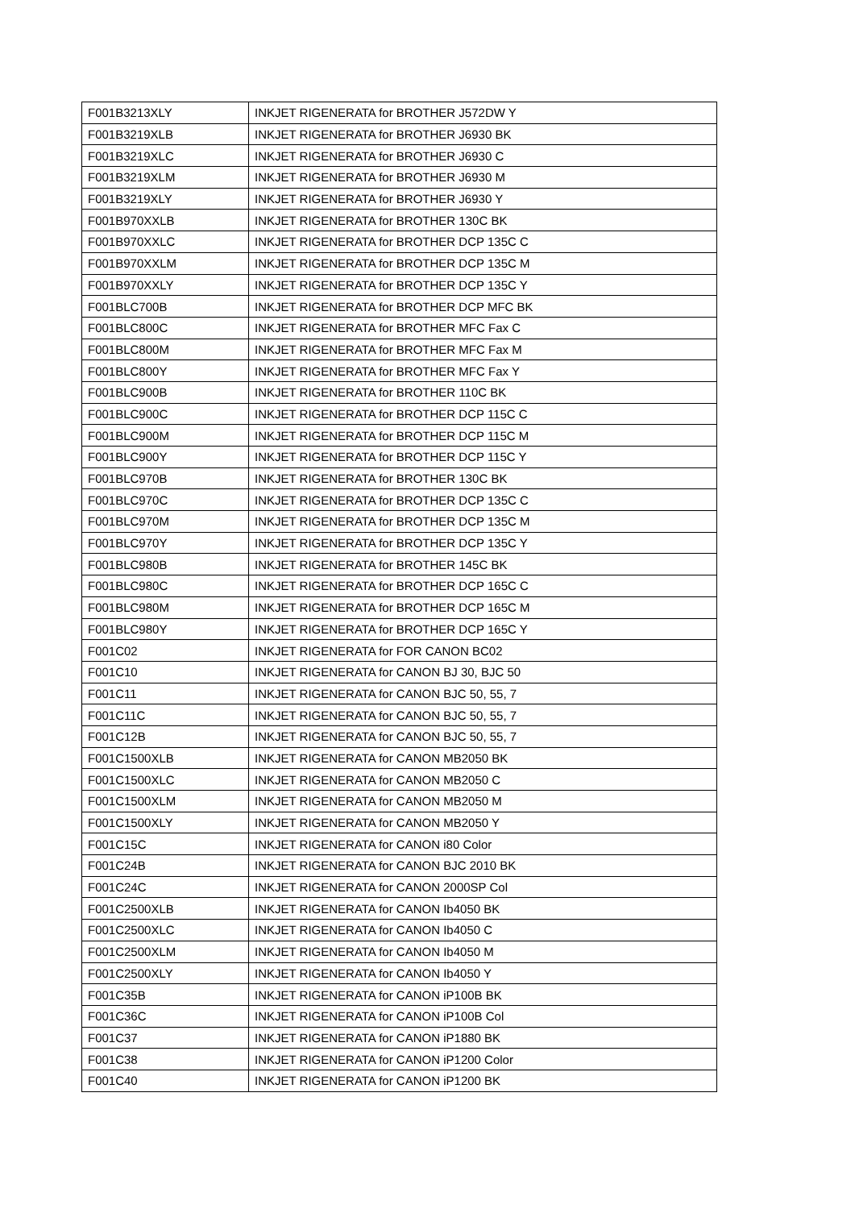| F001B3213XLY | INKJET RIGENERATA for BROTHER J572DW Y |
| F001B3219XLB | INKJET RIGENERATA for BROTHER J6930 BK |
| F001B3219XLC | INKJET RIGENERATA for BROTHER J6930 C |
| F001B3219XLM | INKJET RIGENERATA for BROTHER J6930 M |
| F001B3219XLY | INKJET RIGENERATA for BROTHER J6930 Y |
| F001B970XXLB | INKJET RIGENERATA for BROTHER 130C BK |
| F001B970XXLC | INKJET RIGENERATA for BROTHER DCP 135C C |
| F001B970XXLM | INKJET RIGENERATA for BROTHER DCP 135C M |
| F001B970XXLY | INKJET RIGENERATA for BROTHER DCP 135C Y |
| F001BLC700B | INKJET RIGENERATA for BROTHER DCP MFC BK |
| F001BLC800C | INKJET RIGENERATA for BROTHER MFC Fax C |
| F001BLC800M | INKJET RIGENERATA for BROTHER MFC Fax M |
| F001BLC800Y | INKJET RIGENERATA for BROTHER MFC Fax Y |
| F001BLC900B | INKJET RIGENERATA for BROTHER 110C BK |
| F001BLC900C | INKJET RIGENERATA for BROTHER DCP 115C C |
| F001BLC900M | INKJET RIGENERATA for BROTHER DCP 115C M |
| F001BLC900Y | INKJET RIGENERATA for BROTHER DCP 115C Y |
| F001BLC970B | INKJET RIGENERATA for BROTHER 130C BK |
| F001BLC970C | INKJET RIGENERATA for BROTHER DCP 135C C |
| F001BLC970M | INKJET RIGENERATA for BROTHER DCP 135C M |
| F001BLC970Y | INKJET RIGENERATA for BROTHER DCP 135C Y |
| F001BLC980B | INKJET RIGENERATA for BROTHER 145C BK |
| F001BLC980C | INKJET RIGENERATA for BROTHER DCP 165C C |
| F001BLC980M | INKJET RIGENERATA for BROTHER DCP 165C M |
| F001BLC980Y | INKJET RIGENERATA for BROTHER DCP 165C Y |
| F001C02 | INKJET RIGENERATA for FOR CANON BC02 |
| F001C10 | INKJET RIGENERATA for CANON BJ 30, BJC 50 |
| F001C11 | INKJET RIGENERATA for CANON BJC 50, 55, 7 |
| F001C11C | INKJET RIGENERATA for CANON BJC 50, 55, 7 |
| F001C12B | INKJET RIGENERATA for CANON BJC 50, 55, 7 |
| F001C1500XLB | INKJET RIGENERATA for CANON MB2050 BK |
| F001C1500XLC | INKJET RIGENERATA for CANON MB2050 C |
| F001C1500XLM | INKJET RIGENERATA for CANON MB2050 M |
| F001C1500XLY | INKJET RIGENERATA for CANON MB2050 Y |
| F001C15C | INKJET RIGENERATA for CANON i80 Color |
| F001C24B | INKJET RIGENERATA for CANON BJC 2010 BK |
| F001C24C | INKJET RIGENERATA for CANON 2000SP Col |
| F001C2500XLB | INKJET RIGENERATA for CANON Ib4050 BK |
| F001C2500XLC | INKJET RIGENERATA for CANON Ib4050 C |
| F001C2500XLM | INKJET RIGENERATA for CANON Ib4050 M |
| F001C2500XLY | INKJET RIGENERATA for CANON Ib4050 Y |
| F001C35B | INKJET RIGENERATA for CANON iP100B BK |
| F001C36C | INKJET RIGENERATA for CANON iP100B Col |
| F001C37 | INKJET RIGENERATA for CANON iP1880 BK |
| F001C38 | INKJET RIGENERATA for CANON iP1200 Color |
| F001C40 | INKJET RIGENERATA for CANON iP1200 BK |